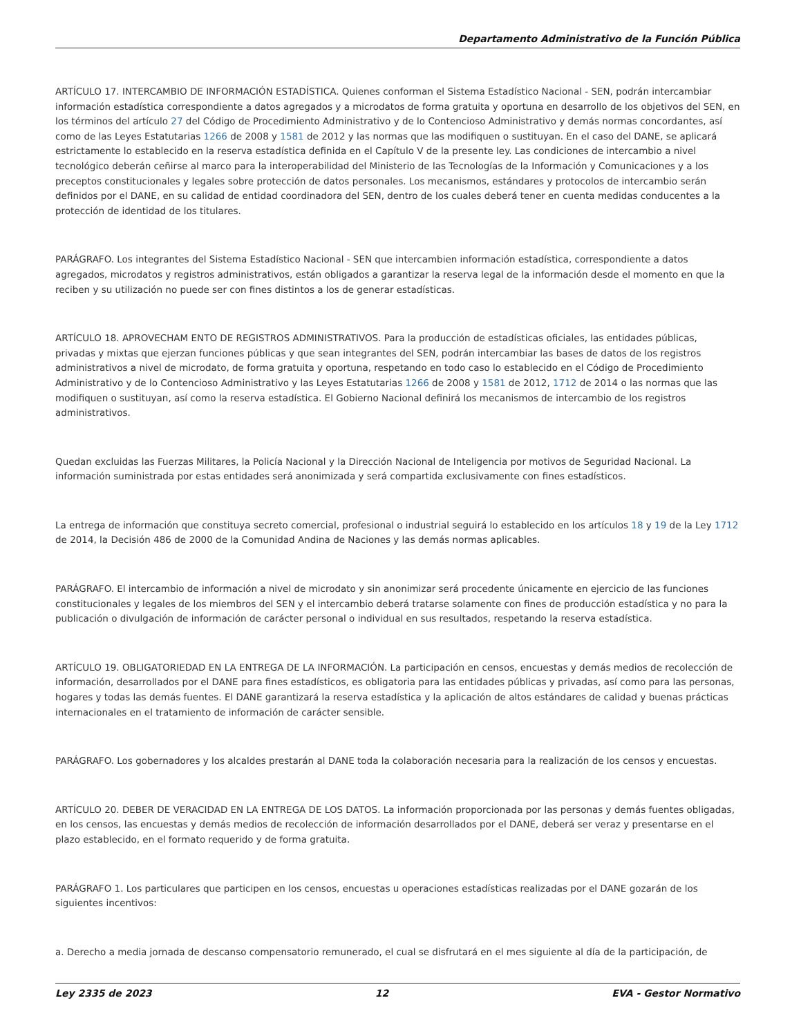Departamento Administrativo de la Función Pública
ARTÍCULO 17. INTERCAMBIO DE INFORMACIÓN ESTADÍSTICA. Quienes conforman el Sistema Estadístico Nacional - SEN, podrán intercambiar información estadística correspondiente a datos agregados y a microdatos de forma gratuita y oportuna en desarrollo de los objetivos del SEN, en los términos del artículo 27 del Código de Procedimiento Administrativo y de lo Contencioso Administrativo y demás normas concordantes, así como de las Leyes Estatutarias 1266 de 2008 y 1581 de 2012 y las normas que las modifiquen o sustituyan. En el caso del DANE, se aplicará estrictamente lo establecido en la reserva estadística definida en el Capítulo V de la presente ley. Las condiciones de intercambio a nivel tecnológico deberán ceñirse al marco para la interoperabilidad del Ministerio de las Tecnologías de la Información y Comunicaciones y a los preceptos constitucionales y legales sobre protección de datos personales. Los mecanismos, estándares y protocolos de intercambio serán definidos por el DANE, en su calidad de entidad coordinadora del SEN, dentro de los cuales deberá tener en cuenta medidas conducentes a la protección de identidad de los titulares.
PARÁGRAFO. Los integrantes del Sistema Estadístico Nacional - SEN que intercambien información estadística, correspondiente a datos agregados, microdatos y registros administrativos, están obligados a garantizar la reserva legal de la información desde el momento en que la reciben y su utilización no puede ser con fines distintos a los de generar estadísticas.
ARTÍCULO 18. APROVECHAM ENTO DE REGISTROS ADMINISTRATIVOS. Para la producción de estadísticas oficiales, las entidades públicas, privadas y mixtas que ejerzan funciones públicas y que sean integrantes del SEN, podrán intercambiar las bases de datos de los registros administrativos a nivel de microdato, de forma gratuita y oportuna, respetando en todo caso lo establecido en el Código de Procedimiento Administrativo y de lo Contencioso Administrativo y las Leyes Estatutarias 1266 de 2008 y 1581 de 2012, 1712 de 2014 o las normas que las modifiquen o sustituyan, así como la reserva estadística. El Gobierno Nacional definirá los mecanismos de intercambio de los registros administrativos.
Quedan excluidas las Fuerzas Militares, la Policía Nacional y la Dirección Nacional de Inteligencia por motivos de Seguridad Nacional. La información suministrada por estas entidades será anonimizada y será compartida exclusivamente con fines estadísticos.
La entrega de información que constituya secreto comercial, profesional o industrial seguirá lo establecido en los artículos 18 y 19 de la Ley 1712 de 2014, la Decisión 486 de 2000 de la Comunidad Andina de Naciones y las demás normas aplicables.
PARÁGRAFO. El intercambio de información a nivel de microdato y sin anonimizar será procedente únicamente en ejercicio de las funciones constitucionales y legales de los miembros del SEN y el intercambio deberá tratarse solamente con fines de producción estadística y no para la publicación o divulgación de información de carácter personal o individual en sus resultados, respetando la reserva estadística.
ARTÍCULO 19. OBLIGATORIEDAD EN LA ENTREGA DE LA INFORMACIÓN. La participación en censos, encuestas y demás medios de recolección de información, desarrollados por el DANE para fines estadísticos, es obligatoria para las entidades públicas y privadas, así como para las personas, hogares y todas las demás fuentes. El DANE garantizará la reserva estadística y la aplicación de altos estándares de calidad y buenas prácticas internacionales en el tratamiento de información de carácter sensible.
PARÁGRAFO. Los gobernadores y los alcaldes prestarán al DANE toda la colaboración necesaria para la realización de los censos y encuestas.
ARTÍCULO 20. DEBER DE VERACIDAD EN LA ENTREGA DE LOS DATOS. La información proporcionada por las personas y demás fuentes obligadas, en los censos, las encuestas y demás medios de recolección de información desarrollados por el DANE, deberá ser veraz y presentarse en el plazo establecido, en el formato requerido y de forma gratuita.
PARÁGRAFO 1. Los particulares que participen en los censos, encuestas u operaciones estadísticas realizadas por el DANE gozarán de los siguientes incentivos:
a. Derecho a media jornada de descanso compensatorio remunerado, el cual se disfrutará en el mes siguiente al día de la participación, de
Ley 2335 de 2023 12 EVA - Gestor Normativo